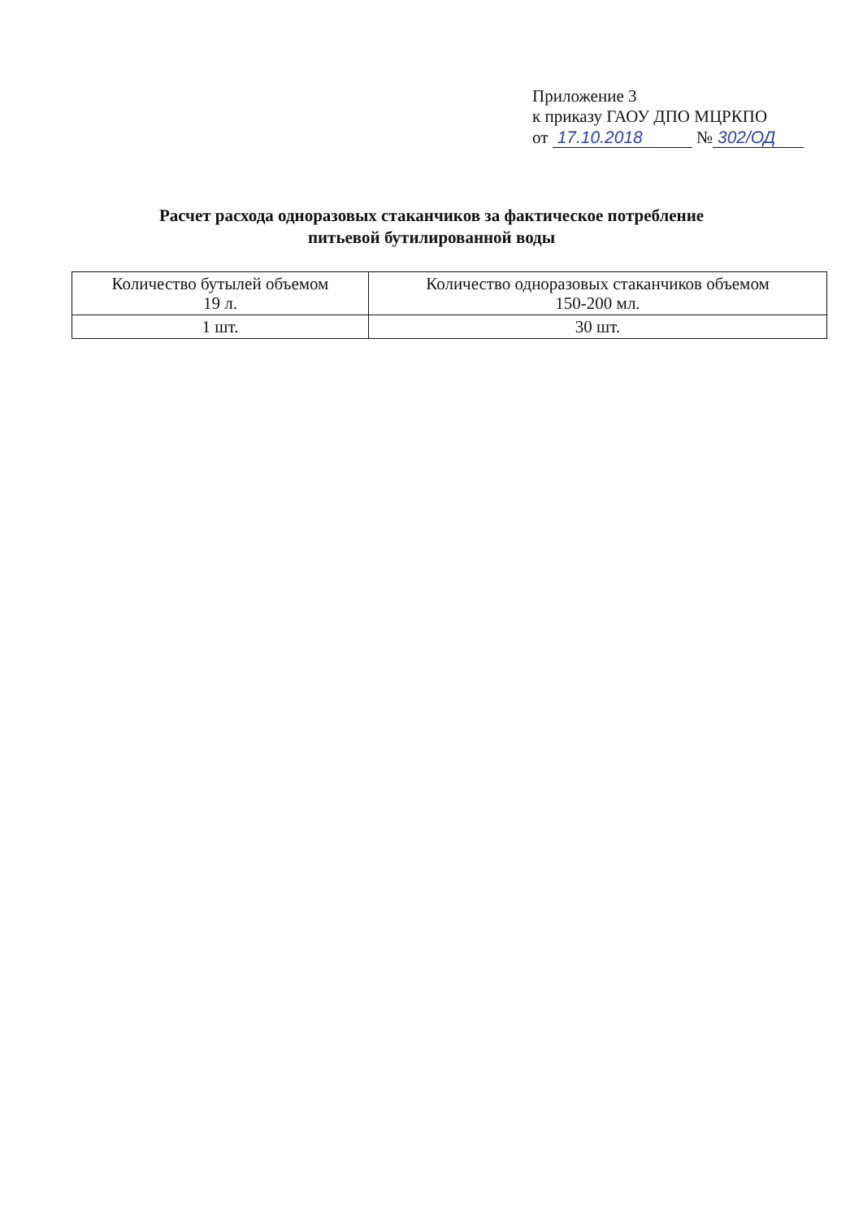Приложение 3
к приказу ГАОУ ДПО МЦРКПО
от 17.10.2018 № 302/ОД
Расчет расхода одноразовых стаканчиков за фактическое потребление
питьевой бутилированной воды
| Количество бутылей объемом 19 л. | Количество одноразовых стаканчиков объемом 150-200 мл. |
| --- | --- |
| 1 шт. | 30 шт. |